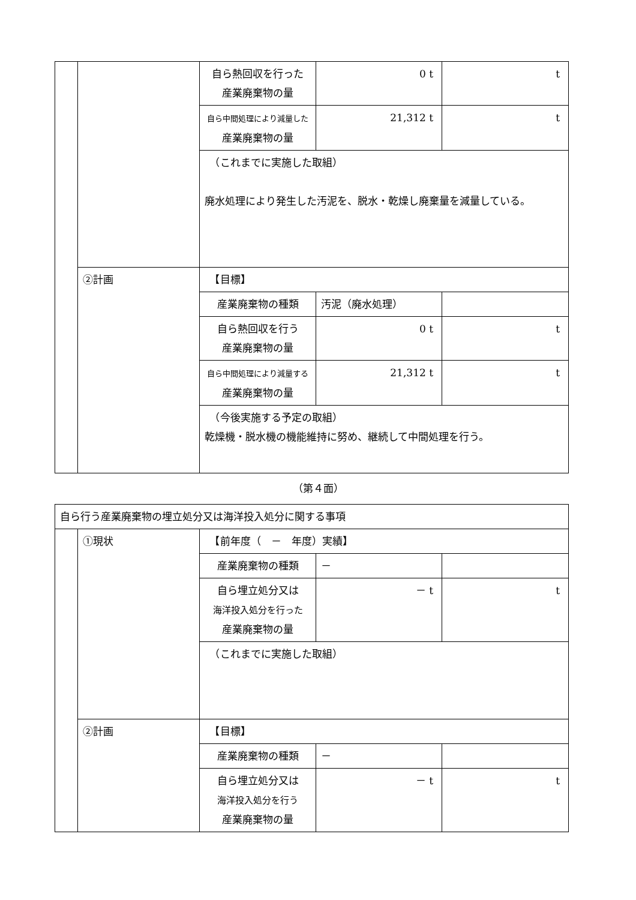| | | 自ら熱回収を行った 産業廃棄物の量 | 0 t | t |
| | | 自ら中間処理により減量した 産業廃棄物の量 | 21,312 t | t |
| | | （これまでに実施した取組） 廃水処理により発生した汚泥を、脱水・乾燥し廃棄量を減量している。 | | |
| | ②計画 | 【目標】 | | |
| | | 産業廃棄物の種類 | 汚泥（廃水処理） | |
| | | 自ら熱回収を行う 産業廃棄物の量 | 0 t | t |
| | | 自ら中間処理により減量する 産業廃棄物の量 | 21,312 t | t |
| | | （今後実施する予定の取組） 乾燥機・脱水機の機能維持に努め、継続して中間処理を行う。 | | |
（第４面）
| 自ら行う産業廃棄物の埋立処分又は海洋投入処分に関する事項 | | | | |
| | ①現状 | 【前年度（ － 年度）実績】 | | |
| | | 産業廃棄物の種類 | － | |
| | | 自ら埋立処分又は 海洋投入処分を行った 産業廃棄物の量 | － t | t |
| | | （これまでに実施した取組） | | |
| | ②計画 | 【目標】 | | |
| | | 産業廃棄物の種類 | － | |
| | | 自ら埋立処分又は 海洋投入処分を行う 産業廃棄物の量 | － t | t |